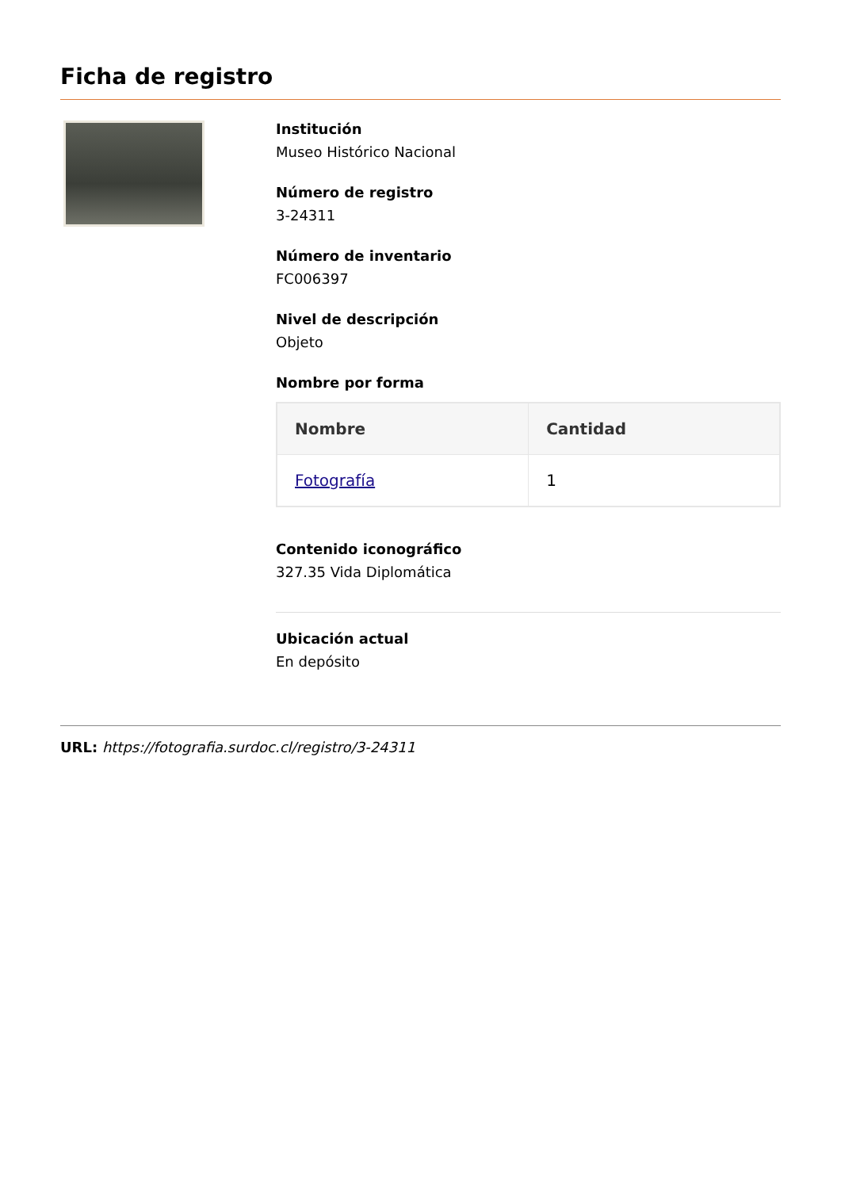Ficha de registro
Institución
Museo Histórico Nacional
Número de registro
3-24311
Número de inventario
FC006397
Nivel de descripción
Objeto
Nombre por forma
| Nombre | Cantidad |
| --- | --- |
| Fotografía | 1 |
Contenido iconográfico
327.35 Vida Diplomática
Ubicación actual
En depósito
URL: https://fotografia.surdoc.cl/registro/3-24311